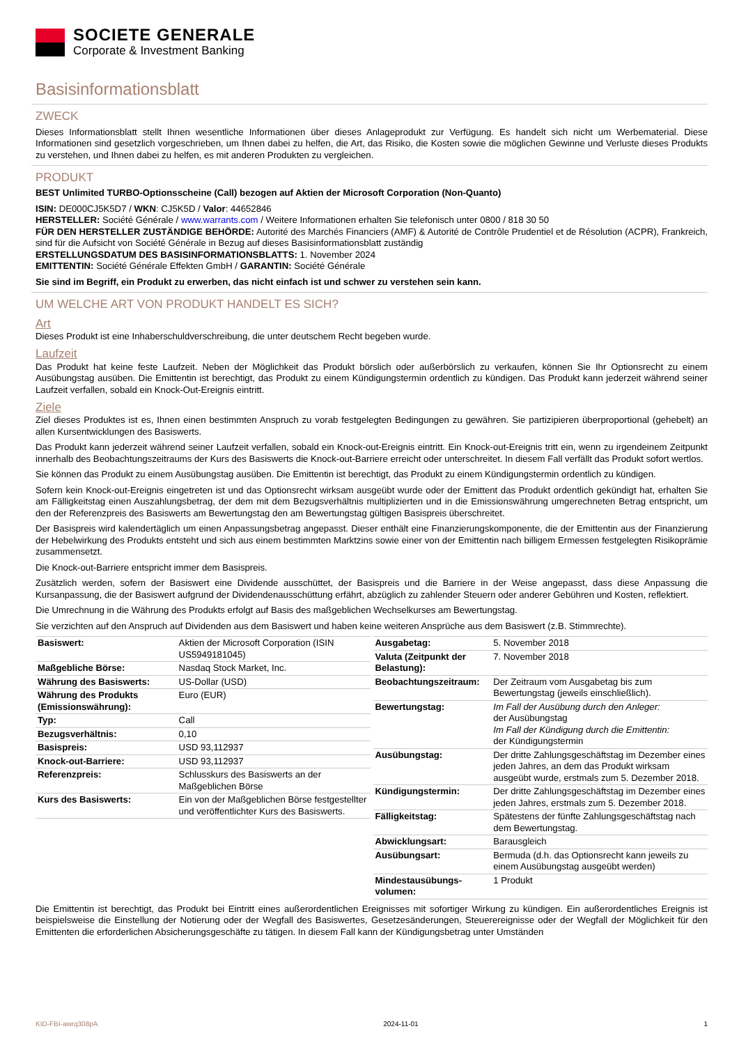SOCIETE GENERALE
Corporate & Investment Banking
Basisinformationsblatt
ZWECK
Dieses Informationsblatt stellt Ihnen wesentliche Informationen über dieses Anlageprodukt zur Verfügung. Es handelt sich nicht um Werbematerial. Diese Informationen sind gesetzlich vorgeschrieben, um Ihnen dabei zu helfen, die Art, das Risiko, die Kosten sowie die möglichen Gewinne und Verluste dieses Produkts zu verstehen, und Ihnen dabei zu helfen, es mit anderen Produkten zu vergleichen.
PRODUKT
BEST Unlimited TURBO-Optionsscheine (Call) bezogen auf Aktien der Microsoft Corporation (Non-Quanto)
ISIN: DE000CJ5K5D7 / WKN: CJ5K5D / Valor: 44652846
HERSTELLER: Société Générale / www.warrants.com / Weitere Informationen erhalten Sie telefonisch unter 0800 / 818 30 50
FÜR DEN HERSTELLER ZUSTÄNDIGE BEHÖRDE: Autorité des Marchés Financiers (AMF) & Autorité de Contrôle Prudentiel et de Résolution (ACPR), Frankreich, sind für die Aufsicht von Société Générale in Bezug auf dieses Basisinformationsblatt zuständig
ERSTELLUNGSDATUM DES BASISINFORMATIONSBLATTS: 1. November 2024
EMITTENTIN: Société Générale Effekten GmbH / GARANTIN: Société Générale
Sie sind im Begriff, ein Produkt zu erwerben, das nicht einfach ist und schwer zu verstehen sein kann.
UM WELCHE ART VON PRODUKT HANDELT ES SICH?
Art
Dieses Produkt ist eine Inhaberschuldverschreibung, die unter deutschem Recht begeben wurde.
Laufzeit
Das Produkt hat keine feste Laufzeit. Neben der Möglichkeit das Produkt börslich oder außerbörslich zu verkaufen, können Sie Ihr Optionsrecht zu einem Ausübungstag ausüben. Die Emittentin ist berechtigt, das Produkt zu einem Kündigungstermin ordentlich zu kündigen. Das Produkt kann jederzeit während seiner Laufzeit verfallen, sobald ein Knock-Out-Ereignis eintritt.
Ziele
Ziel dieses Produktes ist es, Ihnen einen bestimmten Anspruch zu vorab festgelegten Bedingungen zu gewähren. Sie partizipieren überproportional (gehebelt) an allen Kursentwicklungen des Basiswerts.
Das Produkt kann jederzeit während seiner Laufzeit verfallen, sobald ein Knock-out-Ereignis eintritt. Ein Knock-out-Ereignis tritt ein, wenn zu irgendeinem Zeitpunkt innerhalb des Beobachtungszeitraums der Kurs des Basiswerts die Knock-out-Barriere erreicht oder unterschreitet. In diesem Fall verfällt das Produkt sofort wertlos.
Sie können das Produkt zu einem Ausübungstag ausüben. Die Emittentin ist berechtigt, das Produkt zu einem Kündigungstermin ordentlich zu kündigen.
Sofern kein Knock-out-Ereignis eingetreten ist und das Optionsrecht wirksam ausgeübt wurde oder der Emittent das Produkt ordentlich gekündigt hat, erhalten Sie am Fälligkeitstag einen Auszahlungsbetrag, der dem mit dem Bezugsverhältnis multiplizierten und in die Emissionswährung umgerechneten Betrag entspricht, um den der Referenzpreis des Basiswerts am Bewertungstag den am Bewertungstag gültigen Basispreis überschreitet.
Der Basispreis wird kalendertäglich um einen Anpassungsbetrag angepasst. Dieser enthält eine Finanzierungskomponente, die der Emittentin aus der Finanzierung der Hebelwirkung des Produkts entsteht und sich aus einem bestimmten Marktzins sowie einer von der Emittentin nach billigem Ermessen festgelegten Risikoprämie zusammensetzt.
Die Knock-out-Barriere entspricht immer dem Basispreis.
Zusätzlich werden, sofern der Basiswert eine Dividende ausschüttet, der Basispreis und die Barriere in der Weise angepasst, dass diese Anpassung die Kursanpassung, die der Basiswert aufgrund der Dividendenausschüttung erfährt, abzüglich zu zahlender Steuern oder anderer Gebühren und Kosten, reflektiert.
Die Umrechnung in die Währung des Produkts erfolgt auf Basis des maßgeblichen Wechselkurses am Bewertungstag.
Sie verzichten auf den Anspruch auf Dividenden aus dem Basiswert und haben keine weiteren Ansprüche aus dem Basiswert (z.B. Stimmrechte).
| Basiswert: | Aktien der Microsoft Corporation (ISIN US5949181045) |
| Maßgebliche Börse: | Nasdaq Stock Market, Inc. |
| Währung des Basiswerts: | US-Dollar (USD) |
| Währung des Produkts (Emissionswährung): | Euro (EUR) |
| Typ: | Call |
| Bezugsverhältnis: | 0,10 |
| Basispreis: | USD 93,112937 |
| Knock-out-Barriere: | USD 93,112937 |
| Referenzpreis: | Schlusskurs des Basiswerts an der Maßgeblichen Börse |
| Kurs des Basiswerts: | Ein von der Maßgeblichen Börse festgestellter und veröffentlichter Kurs des Basiswerts. |
| Ausgabetag: | 5. November 2018 |
| Valuta (Zeitpunkt der Belastung): | 7. November 2018 |
| Beobachtungszeitraum: | Der Zeitraum vom Ausgabetag bis zum Bewertungstag (jeweils einschließlich). |
| Bewertungstag: | Im Fall der Ausübung durch den Anleger: der Ausübungstag Im Fall der Kündigung durch die Emittentin: der Kündigungstermin |
| Ausübungstag: | Der dritte Zahlungsgeschäftstag im Dezember eines jeden Jahres, an dem das Produkt wirksam ausgeübt wurde, erstmals zum 5. Dezember 2018. |
| Kündigungstermin: | Der dritte Zahlungsgeschäftstag im Dezember eines jeden Jahres, erstmals zum 5. Dezember 2018. |
| Fälligkeitstag: | Spätestens der fünfte Zahlungsgeschäftstag nach dem Bewertungstag. |
| Abwicklungsart: | Barausgleich |
| Ausübungsart: | Bermuda (d.h. das Optionsrecht kann jeweils zu einem Ausübungstag ausgeübt werden) |
| Mindestausübungs-volumen: | 1 Produkt |
Die Emittentin ist berechtigt, das Produkt bei Eintritt eines außerordentlichen Ereignisses mit sofortiger Wirkung zu kündigen. Ein außerordentliches Ereignis ist beispielsweise die Einstellung der Notierung oder der Wegfall des Basiswertes, Gesetzesänderungen, Steuerereignisse oder der Wegfall der Möglichkeit für den Emittenten die erforderlichen Absicherungsgeschäfte zu tätigen. In diesem Fall kann der Kündigungsbetrag unter Umständen
KID-FBI-awrq308pA 2024-11-01 1